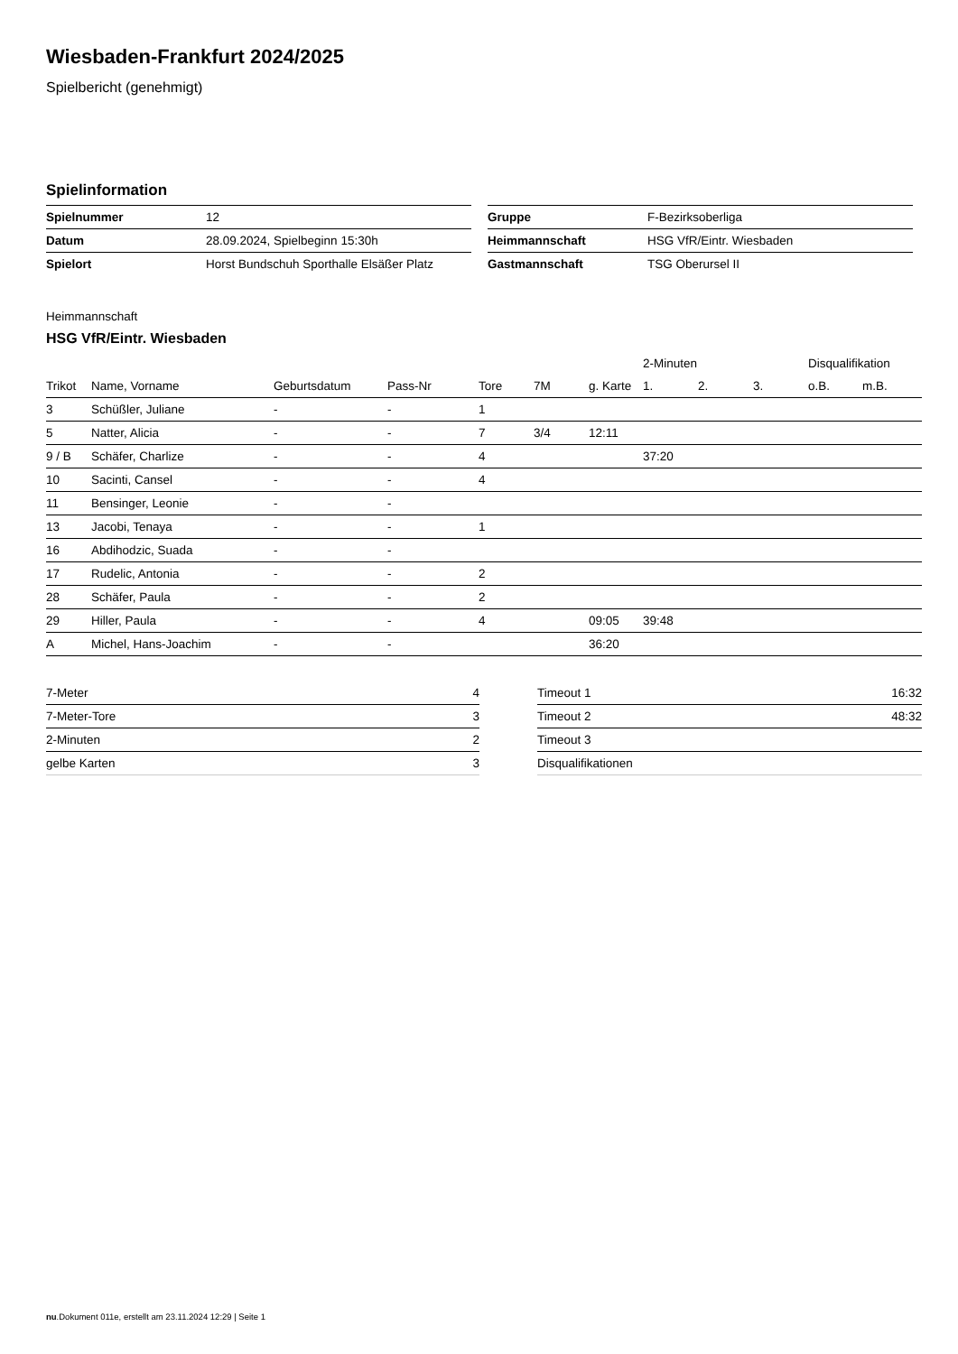Wiesbaden-Frankfurt 2024/2025
Spielbericht (genehmigt)
Spielinformation
| Spielnummer | 12 |
| Datum | 28.09.2024, Spielbeginn 15:30h |
| Spielort | Horst Bundschuh Sporthalle Elsäßer Platz |
| Gruppe | F-Bezirksoberliga |
| Heimmannschaft | HSG VfR/Eintr. Wiesbaden |
| Gastmannschaft | TSG Oberursel II |
Heimmannschaft
HSG VfR/Eintr. Wiesbaden
| | | | | | | | 2-Minuten | | | Disqualifikation | |
| --- | --- | --- | --- | --- | --- | --- | --- | --- | --- | --- | --- |
| Trikot | Name, Vorname | Geburtsdatum | Pass-Nr | Tore | 7M | g. Karte | 1. | 2. | 3. | o.B. | m.B. |
| 3 | Schüßler, Juliane | - | - | 1 | | | | | | | |
| 5 | Natter, Alicia | - | - | 7 | 3/4 | 12:11 | | | | | |
| 9 / B | Schäfer, Charlize | - | - | 4 | | | 37:20 | | | | |
| 10 | Sacinti, Cansel | - | - | 4 | | | | | | | |
| 11 | Bensinger, Leonie | - | - | | | | | | | | |
| 13 | Jacobi, Tenaya | - | - | 1 | | | | | | | |
| 16 | Abdihodzic, Suada | - | - | | | | | | | | |
| 17 | Rudelic, Antonia | - | - | 2 | | | | | | | |
| 28 | Schäfer, Paula | - | - | 2 | | | | | | | |
| 29 | Hiller, Paula | - | - | 4 | | 09:05 | 39:48 | | | | |
| A | Michel, Hans-Joachim | - | - | | | 36:20 | | | | | |
| 7-Meter | 4 |
| 7-Meter-Tore | 3 |
| 2-Minuten | 2 |
| gelbe Karten | 3 |
| Timeout 1 | 16:32 |
| Timeout 2 | 48:32 |
| Timeout 3 | |
| Disqualifikationen | |
nu.Dokument 011e, erstellt am 23.11.2024 12:29 | Seite 1